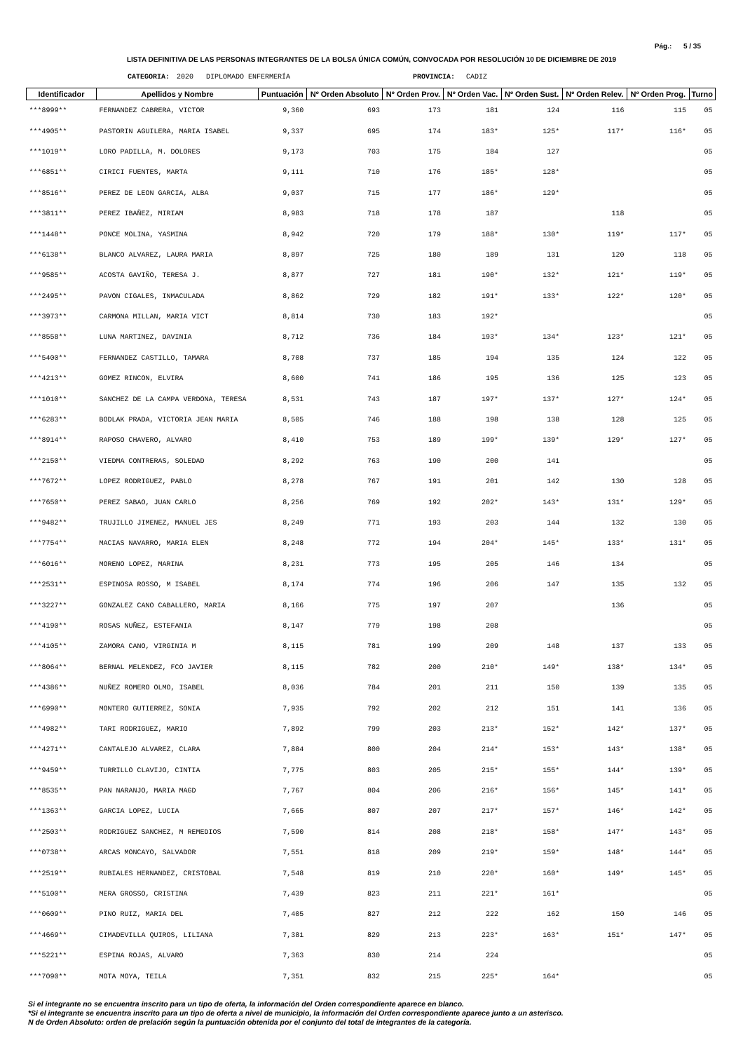Pág.: 5 / 35
LISTA DEFINITIVA DE LAS PERSONAS INTEGRANTES DE LA BOLSA ÚNICA COMÚN, CONVOCADA POR RESOLUCIÓN 10 DE DICIEMBRE DE 2019
CATEGORIA: 2020 DIPLOMADO ENFERMERÍA PROVINCIA: CADIZ
| Identificador | Apellidos y Nombre | Puntuación | Nº Orden Absoluto | Nº Orden Prov. | Nº Orden Vac. | Nº Orden Sust. | Nº Orden Relev. | Nº Orden Prog. | Turno |
| --- | --- | --- | --- | --- | --- | --- | --- | --- | --- |
| ***8999** | FERNANDEZ CABRERA, VICTOR | 9,360 | 693 | 173 | 181 | 124 | 116 | 115 | 05 |
| ***4905** | PASTORIN AGUILERA, MARIA ISABEL | 9,337 | 695 | 174 | 183* | 125* | 117* | 116* | 05 |
| ***1019** | LORO PADILLA, M. DOLORES | 9,173 | 703 | 175 | 184 | 127 | | | 05 |
| ***6851** | CIRICI FUENTES, MARTA | 9,111 | 710 | 176 | 185* | 128* | | | 05 |
| ***8516** | PEREZ DE LEON GARCIA, ALBA | 9,037 | 715 | 177 | 186* | 129* | | | 05 |
| ***3811** | PEREZ IBAÑEZ, MIRIAM | 8,983 | 718 | 178 | 187 | | 118 | | 05 |
| ***1448** | PONCE MOLINA, YASMINA | 8,942 | 720 | 179 | 188* | 130* | 119* | 117* | 05 |
| ***6138** | BLANCO ALVAREZ, LAURA MARIA | 8,897 | 725 | 180 | 189 | 131 | 120 | 118 | 05 |
| ***9585** | ACOSTA GAVIÑO, TERESA J. | 8,877 | 727 | 181 | 190* | 132* | 121* | 119* | 05 |
| ***2495** | PAVON CIGALES, INMACULADA | 8,862 | 729 | 182 | 191* | 133* | 122* | 120* | 05 |
| ***3973** | CARMONA MILLAN, MARIA VICT | 8,814 | 730 | 183 | 192* | | | | 05 |
| ***8558** | LUNA MARTINEZ, DAVINIA | 8,712 | 736 | 184 | 193* | 134* | 123* | 121* | 05 |
| ***5400** | FERNANDEZ CASTILLO, TAMARA | 8,708 | 737 | 185 | 194 | 135 | 124 | 122 | 05 |
| ***4213** | GOMEZ RINCON, ELVIRA | 8,600 | 741 | 186 | 195 | 136 | 125 | 123 | 05 |
| ***1010** | SANCHEZ DE LA CAMPA VERDONA, TERESA | 8,531 | 743 | 187 | 197* | 137* | 127* | 124* | 05 |
| ***6283** | BODLAK PRADA, VICTORIA JEAN MARIA | 8,505 | 746 | 188 | 198 | 138 | 128 | 125 | 05 |
| ***8914** | RAPOSO CHAVERO, ALVARO | 8,410 | 753 | 189 | 199* | 139* | 129* | 127* | 05 |
| ***2150** | VIEDMA CONTRERAS, SOLEDAD | 8,292 | 763 | 190 | 200 | 141 | | | 05 |
| ***7672** | LOPEZ RODRIGUEZ, PABLO | 8,278 | 767 | 191 | 201 | 142 | 130 | 128 | 05 |
| ***7650** | PEREZ SABAO, JUAN CARLO | 8,256 | 769 | 192 | 202* | 143* | 131* | 129* | 05 |
| ***9482** | TRUJILLO JIMENEZ, MANUEL JES | 8,249 | 771 | 193 | 203 | 144 | 132 | 130 | 05 |
| ***7754** | MACIAS NAVARRO, MARIA ELEN | 8,248 | 772 | 194 | 204* | 145* | 133* | 131* | 05 |
| ***6016** | MORENO LOPEZ, MARINA | 8,231 | 773 | 195 | 205 | 146 | 134 | | 05 |
| ***2531** | ESPINOSA ROSSO, M ISABEL | 8,174 | 774 | 196 | 206 | 147 | 135 | 132 | 05 |
| ***3227** | GONZALEZ CANO CABALLERO, MARIA | 8,166 | 775 | 197 | 207 | | 136 | | 05 |
| ***4190** | ROSAS NUÑEZ, ESTEFANIA | 8,147 | 779 | 198 | 208 | | | | 05 |
| ***4105** | ZAMORA CANO, VIRGINIA M | 8,115 | 781 | 199 | 209 | 148 | 137 | 133 | 05 |
| ***8064** | BERNAL MELENDEZ, FCO JAVIER | 8,115 | 782 | 200 | 210* | 149* | 138* | 134* | 05 |
| ***4386** | NUÑEZ ROMERO OLMO, ISABEL | 8,036 | 784 | 201 | 211 | 150 | 139 | 135 | 05 |
| ***6990** | MONTERO GUTIERREZ, SONIA | 7,935 | 792 | 202 | 212 | 151 | 141 | 136 | 05 |
| ***4982** | TARI RODRIGUEZ, MARIO | 7,892 | 799 | 203 | 213* | 152* | 142* | 137* | 05 |
| ***4271** | CANTALEJO ALVAREZ, CLARA | 7,884 | 800 | 204 | 214* | 153* | 143* | 138* | 05 |
| ***9459** | TURRILLO CLAVIJO, CINTIA | 7,775 | 803 | 205 | 215* | 155* | 144* | 139* | 05 |
| ***8535** | PAN NARANJO, MARIA MAGD | 7,767 | 804 | 206 | 216* | 156* | 145* | 141* | 05 |
| ***1363** | GARCIA LOPEZ, LUCIA | 7,665 | 807 | 207 | 217* | 157* | 146* | 142* | 05 |
| ***2503** | RODRIGUEZ SANCHEZ, M REMEDIOS | 7,590 | 814 | 208 | 218* | 158* | 147* | 143* | 05 |
| ***0738** | ARCAS MONCAYO, SALVADOR | 7,551 | 818 | 209 | 219* | 159* | 148* | 144* | 05 |
| ***2519** | RUBIALES HERNANDEZ, CRISTOBAL | 7,548 | 819 | 210 | 220* | 160* | 149* | 145* | 05 |
| ***5100** | MERA GROSSO, CRISTINA | 7,439 | 823 | 211 | 221* | 161* | | | 05 |
| ***0609** | PINO RUIZ, MARIA DEL | 7,405 | 827 | 212 | 222 | 162 | 150 | 146 | 05 |
| ***4669** | CIMADEVILLA QUIROS, LILIANA | 7,381 | 829 | 213 | 223* | 163* | 151* | 147* | 05 |
| ***5221** | ESPINA ROJAS, ALVARO | 7,363 | 830 | 214 | 224 | | | | 05 |
| ***7090** | MOTA MOYA, TEILA | 7,351 | 832 | 215 | 225* | 164* | | | 05 |
Si el integrante no se encuentra inscrito para un tipo de oferta, la información del Orden correspondiente aparece en blanco.
*Si el integrante se encuentra inscrito para un tipo de oferta a nivel de municipio, la información del Orden correspondiente aparece junto a un asterisco.
N de Orden Absoluto: orden de prelación según la puntuación obtenida por el conjunto del total de integrantes de la categoría.